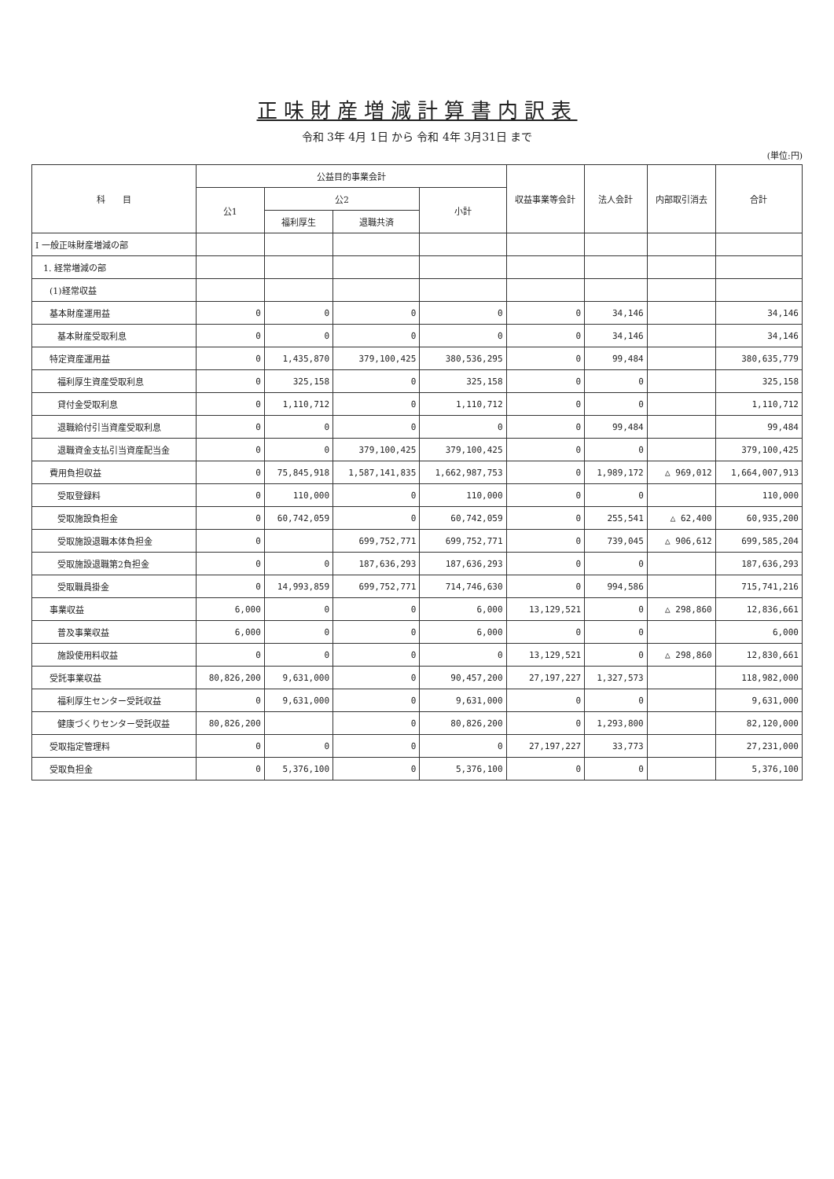正味財産増減計算書内訳表
令和 3年 4月 1日 から 令和 4年 3月31日 まで
(単位:円)
| 科 目 | 公益目的事業会計 | | | | 収益事業等会計 | 法人会計 | 内部取引消去 | 合計 |
| --- | --- | --- | --- | --- | --- | --- | --- | --- |
| | 公1 | 公2 | | 小計 | | | | |
| | | 福利厚生 | 退職共済 | | | | | |
| Ⅰ 一般正味財産増減の部 | | | | | | | | |
| 1. 経常増減の部 | | | | | | | | |
| (1)経常収益 | | | | | | | | |
| 基本財産運用益 | 0 | 0 | 0 | 0 | 0 | 34,146 | | 34,146 |
| 基本財産受取利息 | 0 | 0 | 0 | 0 | 0 | 34,146 | | 34,146 |
| 特定資産運用益 | 0 | 1,435,870 | 379,100,425 | 380,536,295 | 0 | 99,484 | | 380,635,779 |
| 福利厚生資産受取利息 | 0 | 325,158 | 0 | 325,158 | 0 | 0 | | 325,158 |
| 貸付金受取利息 | 0 | 1,110,712 | 0 | 1,110,712 | 0 | 0 | | 1,110,712 |
| 退職給付引当資産受取利息 | 0 | 0 | 0 | 0 | 0 | 99,484 | | 99,484 |
| 退職資金支払引当資産配当金 | 0 | 0 | 379,100,425 | 379,100,425 | 0 | 0 | | 379,100,425 |
| 費用負担収益 | 0 | 75,845,918 | 1,587,141,835 | 1,662,987,753 | 0 | 1,989,172 | △ 969,012 | 1,664,007,913 |
| 受取登録料 | 0 | 110,000 | 0 | 110,000 | 0 | 0 | | 110,000 |
| 受取施設負担金 | 0 | 60,742,059 | 0 | 60,742,059 | 0 | 255,541 | △ 62,400 | 60,935,200 |
| 受取施設退職本体負担金 | 0 | | 699,752,771 | 699,752,771 | 0 | 739,045 | △ 906,612 | 699,585,204 |
| 受取施設退職第2負担金 | 0 | 0 | 187,636,293 | 187,636,293 | 0 | 0 | | 187,636,293 |
| 受取職員掛金 | 0 | 14,993,859 | 699,752,771 | 714,746,630 | 0 | 994,586 | | 715,741,216 |
| 事業収益 | 6,000 | 0 | 0 | 6,000 | 13,129,521 | 0 | △ 298,860 | 12,836,661 |
| 普及事業収益 | 6,000 | 0 | 0 | 6,000 | 0 | 0 | | 6,000 |
| 施設使用料収益 | 0 | 0 | 0 | 0 | 13,129,521 | 0 | △ 298,860 | 12,830,661 |
| 受託事業収益 | 80,826,200 | 9,631,000 | 0 | 90,457,200 | 27,197,227 | 1,327,573 | | 118,982,000 |
| 福利厚生センター受託収益 | 0 | 9,631,000 | 0 | 9,631,000 | 0 | 0 | | 9,631,000 |
| 健康づくりセンター受託収益 | 80,826,200 | | 0 | 80,826,200 | 0 | 1,293,800 | | 82,120,000 |
| 受取指定管理料 | 0 | 0 | 0 | 0 | 27,197,227 | 33,773 | | 27,231,000 |
| 受取負担金 | 0 | 5,376,100 | 0 | 5,376,100 | 0 | 0 | | 5,376,100 |